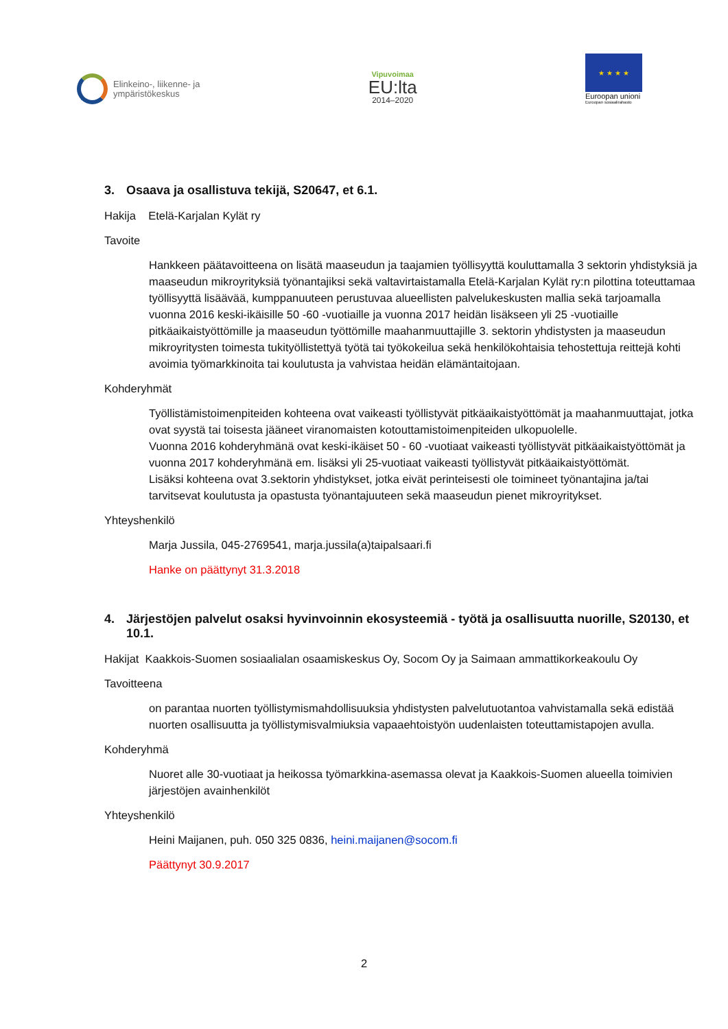Elinkeino-, liikenne- ja
ympäristökeskus
Vipuvoimaa
EU:lta
2014–2020
★ ★ ★ ★
Euroopan unioni
Euroopan sosiaalirahasto
3. Osaava ja osallistuva tekijä, S20647, et 6.1.
Hakija Etelä-Karjalan Kylät ry
Tavoite
Hankkeen päätavoitteena on lisätä maaseudun ja taajamien työllisyyttä kouluttamalla 3 sektorin yhdistyksiä ja maaseudun mikroyrityksiä työnantajiksi sekä valtavirtaistamalla Etelä-Karjalan Kylät ry:n pilottina toteuttamaa työllisyyttä lisäävää, kumppanuuteen perustuvaa alueellisten palvelukeskusten mallia sekä tarjoamalla vuonna 2016 keski-ikäisille 50 -60 -vuotiaille ja vuonna 2017 heidän lisäkseen yli 25 -vuotiaille pitkäaikaistyöttömille ja maaseudun työttömille maahanmuuttajille 3. sektorin yhdistysten ja maaseudun mikroyritysten toimesta tukityöllistettyä työtä tai työkokeilua sekä henkilökohtaisia tehostettuja reittejä kohti avoimia työmarkkinoita tai koulutusta ja vahvistaa heidän elämäntaitojaan.
Kohderyhmät
Työllistämistoimenpiteiden kohteena ovat vaikeasti työllistyvät pitkäaikaistyöttömät ja maahanmuuttajat, jotka ovat syystä tai toisesta jääneet viranomaisten kotouttamistoimenpiteiden ulkopuolelle.
Vuonna 2016 kohderyhmänä ovat keski-ikäiset 50 - 60 -vuotiaat vaikeasti työllistyvät pitkäaikaistyöttömät ja vuonna 2017 kohderyhmänä em. lisäksi yli 25-vuotiaat vaikeasti työllistyvät pitkäaikaistyöttömät.
Lisäksi kohteena ovat 3.sektorin yhdistykset, jotka eivät perinteisesti ole toimineet työnantajina ja/tai tarvitsevat koulutusta ja opastusta työnantajuuteen sekä maaseudun pienet mikroyritykset.
Yhteyshenkilö
Marja Jussila, 045-2769541, marja.jussila(a)taipalsaari.fi
Hanke on päättynyt 31.3.2018
4. Järjestöjen palvelut osaksi hyvinvoinnin ekosysteemiä - työtä ja osallisuutta nuorille, S20130, et 10.1.
Hakijat Kaakkois-Suomen sosiaalialan osaamiskeskus Oy, Socom Oy ja Saimaan ammattikorkeakoulu Oy
Tavoitteena
on parantaa nuorten työllistymismahdollisuuksia yhdistysten palvelutuotantoa vahvistamalla sekä edistää nuorten osallisuutta ja työllistymisvalmiuksia vapaaehtoistyön uudenlaisten toteuttamistapojen avulla.
Kohderyhmä
Nuoret alle 30-vuotiaat ja heikossa työmarkkina-asemassa olevat ja Kaakkois-Suomen alueella toimivien järjestöjen avainhenkilöt
Yhteyshenkilö
Heini Maijanen, puh. 050 325 0836, heini.maijanen@socom.fi
Päättynyt 30.9.2017
2